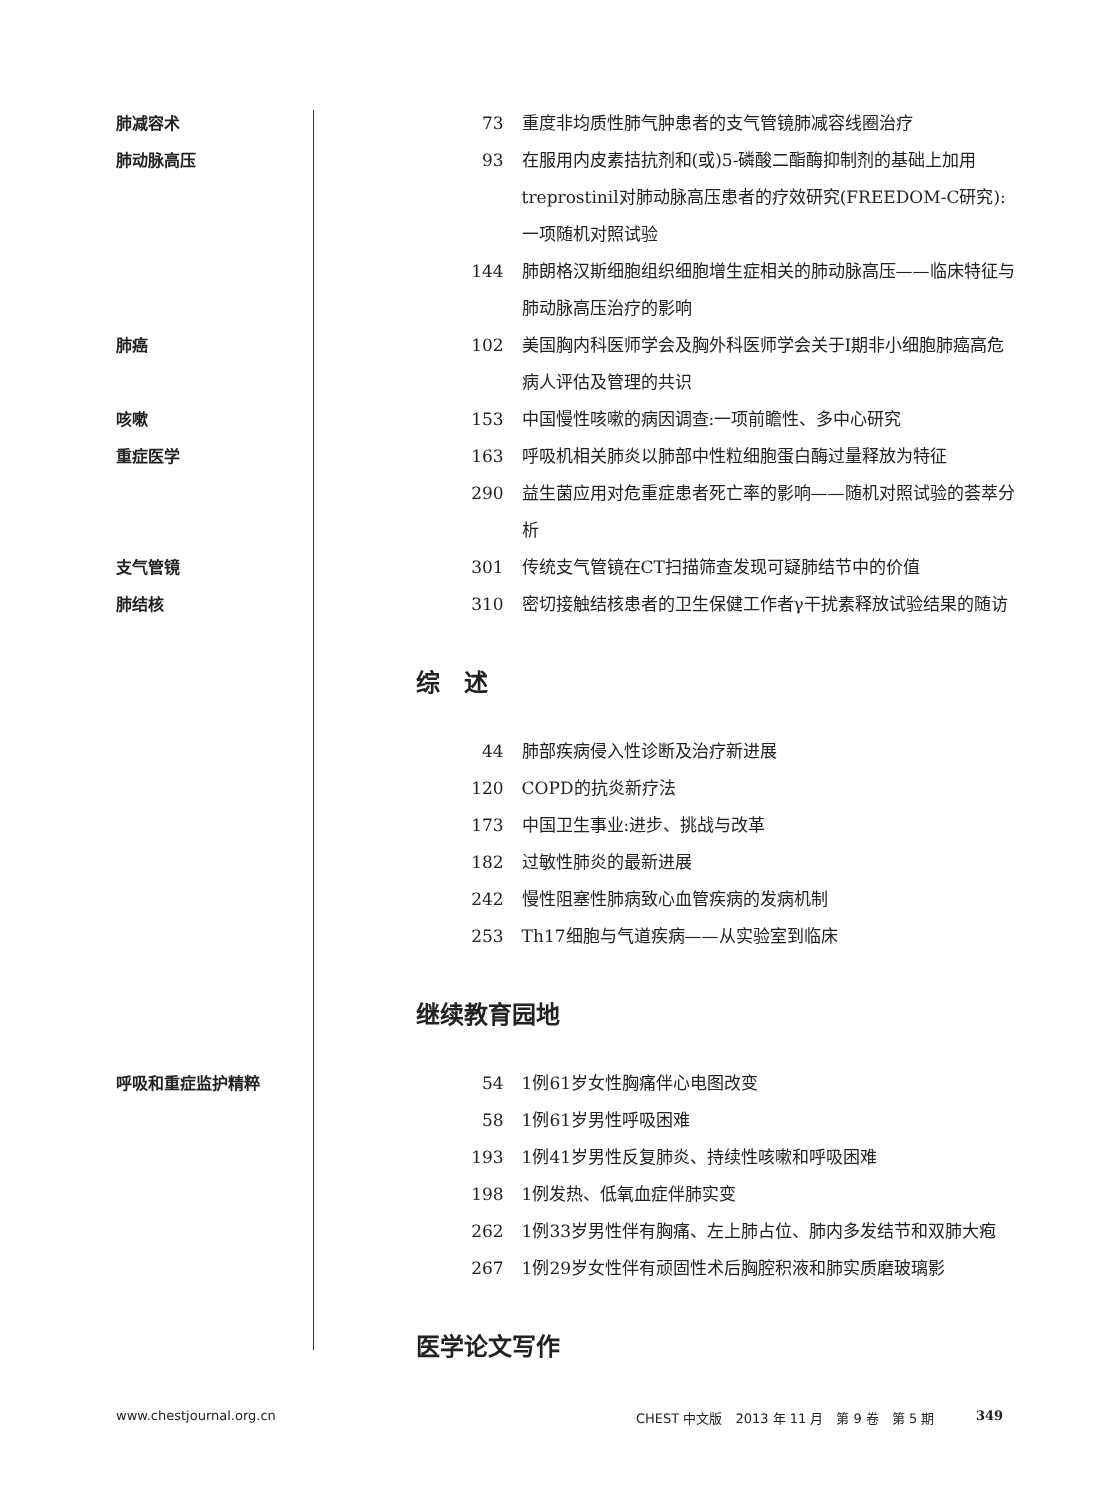肺减容术 73 重度非均质性肺气肿患者的支气管镜肺减容线圈治疗
肺动脉高压 93 在服用内皮素拮抗剂和(或)5-磷酸二酯酶抑制剂的基础上加用treprostinil对肺动脉高压患者的疗效研究(FREEDOM-C研究):一项随机对照试验
144 肺朗格汉斯细胞组织细胞增生症相关的肺动脉高压——临床特征与肺动脉高压治疗的影响
肺癌 102 美国胸内科医师学会及胸外科医师学会关于Ⅰ期非小细胞肺癌高危病人评估及管理的共识
咳嗽 153 中国慢性咳嗽的病因调查:一项前瞻性、多中心研究
重症医学 163 呼吸机相关肺炎以肺部中性粒细胞蛋白酶过量释放为特征
290 益生菌应用对危重症患者死亡率的影响——随机对照试验的荟萃分析
支气管镜 301 传统支气管镜在CT扫描筛查发现可疑肺结节中的价值
肺结核 310 密切接触结核患者的卫生保健工作者γ干扰素释放试验结果的随访
综　述
44 肺部疾病侵入性诊断及治疗新进展
120 COPD的抗炎新疗法
173 中国卫生事业:进步、挑战与改革
182 过敏性肺炎的最新进展
242 慢性阻塞性肺病致心血管疾病的发病机制
253 Th17细胞与气道疾病——从实验室到临床
继续教育园地
呼吸和重症监护精粹 54 1例61岁女性胸痛伴心电图改变
58 1例61岁男性呼吸困难
193 1例41岁男性反复肺炎、持续性咳嗽和呼吸困难
198 1例发热、低氧血症伴肺实变
262 1例33岁男性伴有胸痛、左上肺占位、肺内多发结节和双肺大疱
267 1例29岁女性伴有顽固性术后胸腔积液和肺实质磨玻璃影
医学论文写作
www.chestjournal.org.cn CHEST 中文版　2013 年 11 月　第 9 卷　第 5 期 349